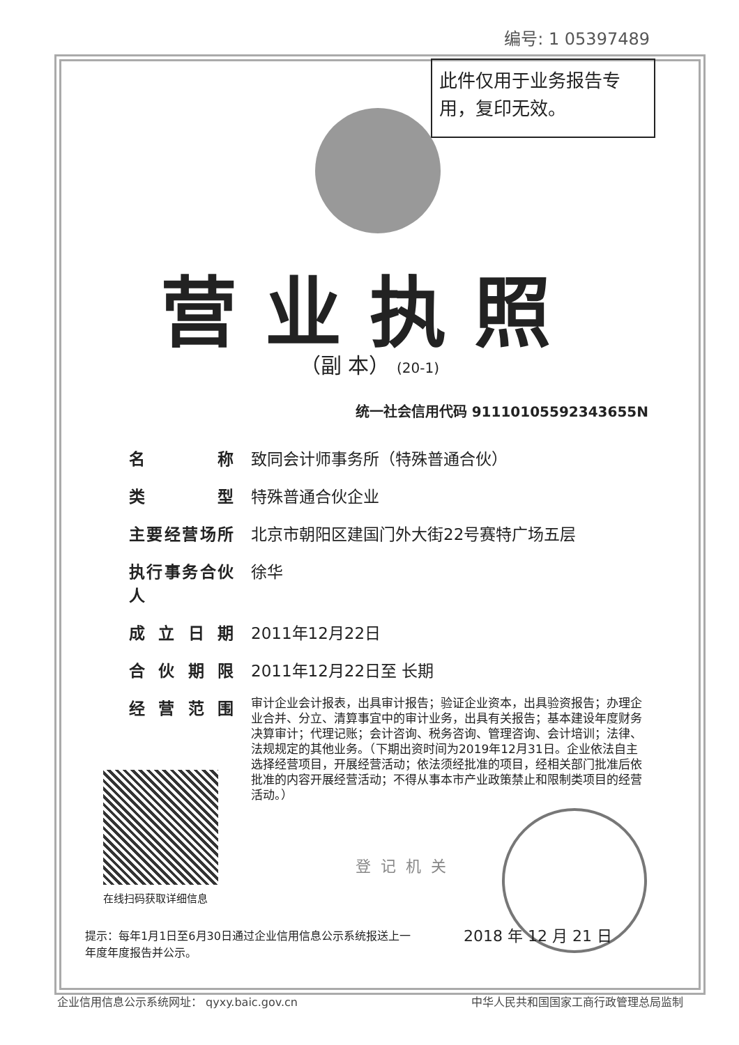编号: 1 05397489
此件仅用于业务报告专用，复印无效。
营业执照
（副 本） (20-1)
统一社会信用代码 91110105592343655N
名称 致同会计师事务所（特殊普通合伙）
类型 特殊普通合伙企业
主要经营场所 北京市朝阳区建国门外大街22号赛特广场五层
执行事务合伙人
徐华
成立日期 2011年12月22日
合伙期限 2011年12月22日至 长期
经营范围
审计企业会计报表，出具审计报告；验证企业资本，出具验资报告；办理企业合并、分立、清算事宜中的审计业务，出具有关报告；基本建设年度财务决算审计；代理记账；会计咨询、税务咨询、管理咨询、会计培训；法律、法规规定的其他业务。（下期出资时间为2019年12月31日。企业依法自主选择经营项目，开展经营活动；依法须经批准的项目，经相关部门批准后依批准的内容开展经营活动；不得从事本市产业政策禁止和限制类项目的经营活动。）
在线扫码获取详细信息
登记机关
提示：每年1月1日至6月30日通过企业信用信息公示系统报送上一年度年度报告并公示。
2018 年 12 月 21 日
企业信用信息公示系统网址： qyxy.baic.gov.cn 中华人民共和国国家工商行政管理总局监制